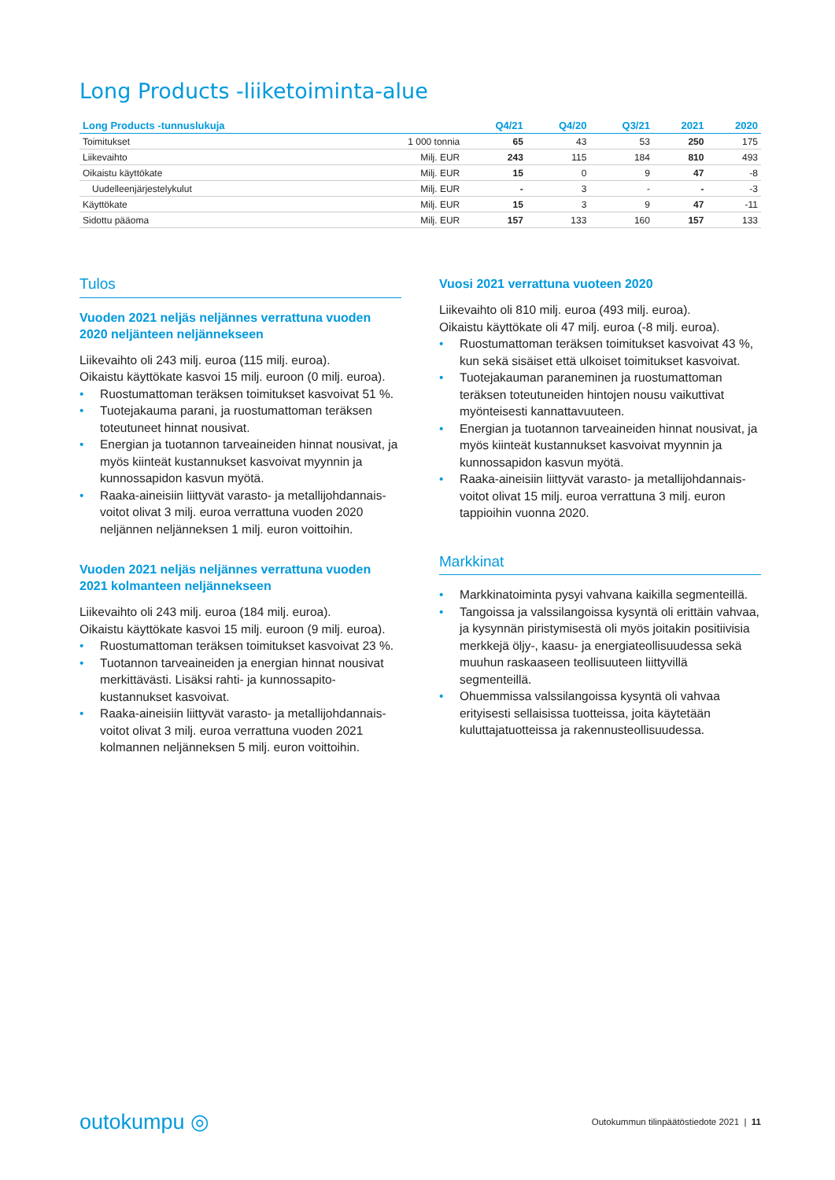Long Products -liiketoiminta-alue
| Long Products -tunnuslukuja | | Q4/21 | Q4/20 | Q3/21 | 2021 | 2020 |
| --- | --- | --- | --- | --- | --- | --- |
| Toimitukset | 1 000 tonnia | 65 | 43 | 53 | 250 | 175 |
| Liikevaihto | Milj. EUR | 243 | 115 | 184 | 810 | 493 |
| Oikaistu käyttökate | Milj. EUR | 15 | 0 | 9 | 47 | -8 |
| Uudelleenjärjestelykulut | Milj. EUR | - | 3 | - | - | -3 |
| Käyttökate | Milj. EUR | 15 | 3 | 9 | 47 | -11 |
| Sidottu pääoma | Milj. EUR | 157 | 133 | 160 | 157 | 133 |
Tulos
Vuoden 2021 neljäs neljännes verrattuna vuoden 2020 neljänteen neljännekseen
Liikevaihto oli 243 milj. euroa (115 milj. euroa).
Oikaistu käyttökate kasvoi 15 milj. euroon (0 milj. euroa).
• Ruostumattoman teräksen toimitukset kasvoivat 51 %.
• Tuotejakauma parani, ja ruostumattoman teräksen toteutuneet hinnat nousivat.
• Energian ja tuotannon tarveaineiden hinnat nousivat, ja myös kiinteät kustannukset kasvoivat myynnin ja kunnossapidon kasvun myötä.
• Raaka-aineisiin liittyvät varasto- ja metallijohdannais-voitot olivat 3 milj. euroa verrattuna vuoden 2020 neljännen neljänneksen 1 milj. euron voittoihin.
Vuoden 2021 neljäs neljännes verrattuna vuoden 2021 kolmanteen neljännekseen
Liikevaihto oli 243 milj. euroa (184 milj. euroa).
Oikaistu käyttökate kasvoi 15 milj. euroon (9 milj. euroa).
• Ruostumattoman teräksen toimitukset kasvoivat 23 %.
• Tuotannon tarveaineiden ja energian hinnat nousivat merkittävästi. Lisäksi rahti- ja kunnossapito-kustannukset kasvoivat.
• Raaka-aineisiin liittyvät varasto- ja metallijohdannais-voitot olivat 3 milj. euroa verrattuna vuoden 2021 kolmannen neljänneksen 5 milj. euron voittoihin.
Vuosi 2021 verrattuna vuoteen 2020
Liikevaihto oli 810 milj. euroa (493 milj. euroa).
Oikaistu käyttökate oli 47 milj. euroa (-8 milj. euroa).
• Ruostumattoman teräksen toimitukset kasvoivat 43 %, kun sekä sisäiset että ulkoiset toimitukset kasvoivat.
• Tuotejakauman paraneminen ja ruostumattoman teräksen toteutuneiden hintojen nousu vaikuttivat myönteisesti kannattavuuteen.
• Energian ja tuotannon tarveaineiden hinnat nousivat, ja myös kiinteät kustannukset kasvoivat myynnin ja kunnossapidon kasvun myötä.
• Raaka-aineisiin liittyvät varasto- ja metallijohdannais-voitot olivat 15 milj. euroa verrattuna 3 milj. euron tappioihin vuonna 2020.
Markkinat
• Markkinatoiminta pysyi vahvana kaikilla segmenteillä.
• Tangoissa ja valssilangoissa kysyntä oli erittäin vahvaa, ja kysynnän piristymisestä oli myös joitakin positiivisia merkkejä öljy-, kaasu- ja energiateollisuudessa sekä muuhun raskaaseen teollisuuteen liittyvillä segmenteillä.
• Ohuemmissa valssilangoissa kysyntä oli vahvaa erityisesti sellaisissa tuotteissa, joita käytetään kuluttajatuotteissa ja rakennusteollisuudessa.
outokumpu ◎
Outokummun tilinpäätöstiedote 2021 | 11